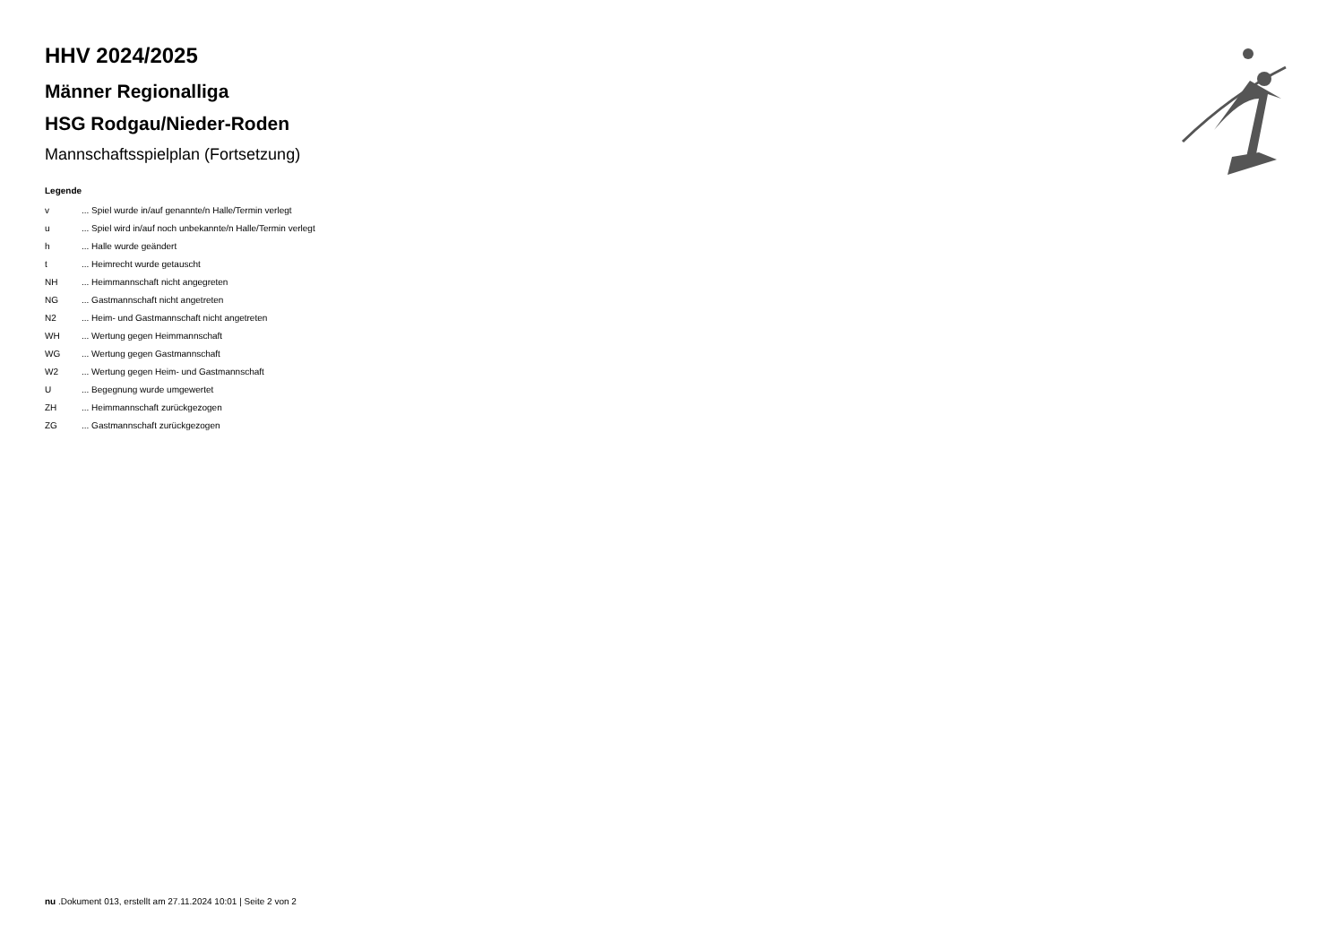HHV 2024/2025
Männer Regionalliga
HSG Rodgau/Nieder-Roden
Mannschaftsspielplan (Fortsetzung)
Legende
| v | ... Spiel wurde in/auf genannte/n Halle/Termin verlegt |
| u | ... Spiel wird in/auf noch unbekannte/n Halle/Termin verlegt |
| h | ... Halle wurde geändert |
| t | ... Heimrecht wurde getauscht |
| NH | ... Heimmannschaft nicht angegreten |
| NG | ... Gastmannschaft nicht angetreten |
| N2 | ... Heim- und Gastmannschaft nicht angetreten |
| WH | ... Wertung gegen Heimmannschaft |
| WG | ... Wertung gegen Gastmannschaft |
| W2 | ... Wertung gegen Heim- und Gastmannschaft |
| U | ... Begegnung wurde umgewertet |
| ZH | ... Heimmannschaft zurückgezogen |
| ZG | ... Gastmannschaft zurückgezogen |
nu .Dokument 013, erstellt am 27.11.2024 10:01 | Seite 2 von 2